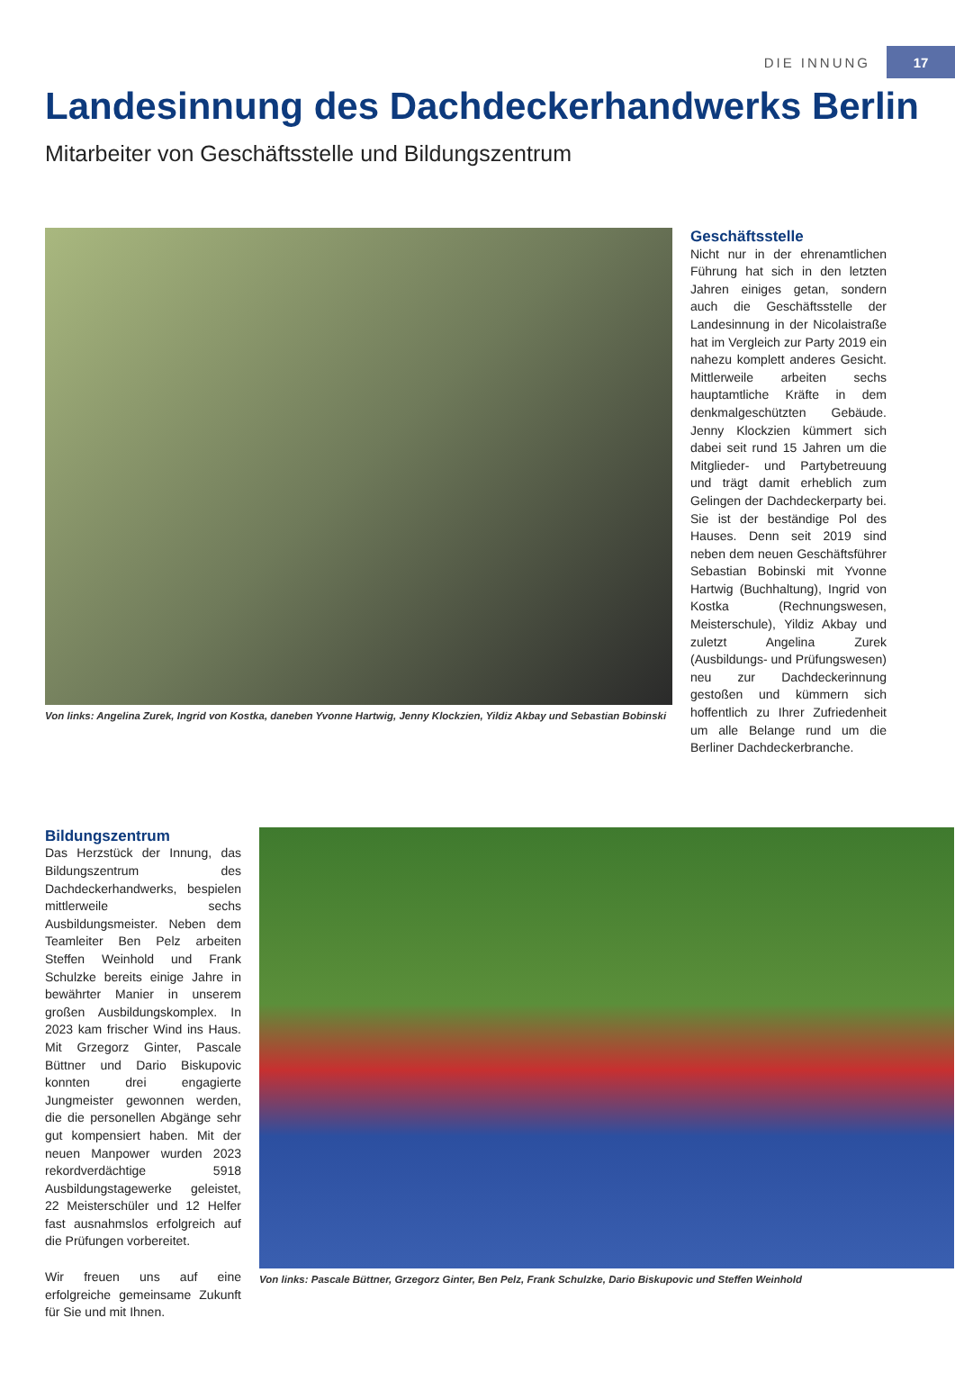DIE INNUNG 17
Landesinnung des Dachdeckerhandwerks Berlin
Mitarbeiter von Geschäftsstelle und Bildungszentrum
Von links: Angelina Zurek, Ingrid von Kostka, daneben Yvonne Hartwig, Jenny Klockzien, Yildiz Akbay und Sebastian Bobinski
Geschäftsstelle
Nicht nur in der ehrenamtlichen Führung hat sich in den letzten Jahren einiges getan, sondern auch die Geschäftsstelle der Landesinnung in der Nicolaistraße hat im Vergleich zur Party 2019 ein nahezu komplett anderes Gesicht. Mittlerweile arbeiten sechs hauptamtliche Kräfte in dem denkmalgeschützten Gebäude. Jenny Klockzien kümmert sich dabei seit rund 15 Jahren um die Mitglieder- und Partybetreuung und trägt damit erheblich zum Gelingen der Dachdeckerparty bei. Sie ist der beständige Pol des Hauses. Denn seit 2019 sind neben dem neuen Geschäftsführer Sebastian Bobinski mit Yvonne Hartwig (Buchhaltung), Ingrid von Kostka (Rechnungswesen, Meisterschule), Yildiz Akbay und zuletzt Angelina Zurek (Ausbildungs- und Prüfungswesen) neu zur Dachdeckerinnung gestoßen und kümmern sich hoffentlich zu Ihrer Zufriedenheit um alle Belange rund um die Berliner Dachdeckerbranche.
Bildungszentrum
Das Herzstück der Innung, das Bildungszentrum des Dachdeckerhandwerks, bespielen mittlerweile sechs Ausbildungsmeister. Neben dem Teamleiter Ben Pelz arbeiten Steffen Weinhold und Frank Schulzke bereits einige Jahre in bewährter Manier in unserem großen Ausbildungskomplex. In 2023 kam frischer Wind ins Haus. Mit Grzegorz Ginter, Pascale Büttner und Dario Biskupovic konnten drei engagierte Jungmeister gewonnen werden, die die personellen Abgänge sehr gut kompensiert haben. Mit der neuen Manpower wurden 2023 rekordverdächtige 5918 Ausbildungstagewerke geleistet, 22 Meisterschüler und 12 Helfer fast ausnahmslos erfolgreich auf die Prüfungen vorbereitet.
Wir freuen uns auf eine erfolgreiche gemeinsame Zukunft für Sie und mit Ihnen.
Von links: Pascale Büttner, Grzegorz Ginter, Ben Pelz, Frank Schulzke, Dario Biskupovic und Steffen Weinhold